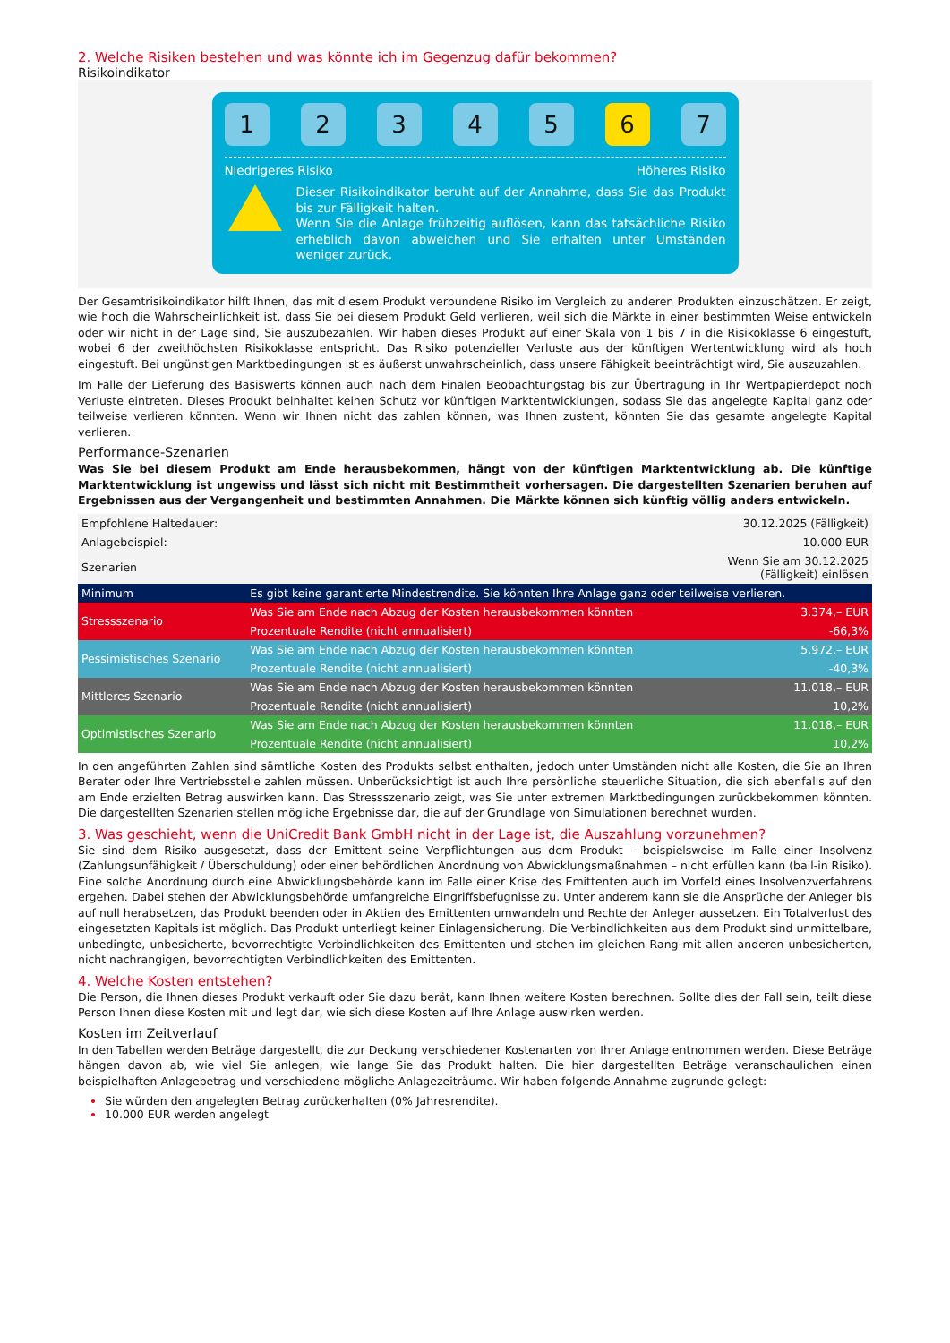2. Welche Risiken bestehen und was könnte ich im Gegenzug dafür bekommen?
Risikoindikator
1 2 3 4 5 6 7
Niedrigeres Risiko Höheres Risiko
Dieser Risikoindikator beruht auf der Annahme, dass Sie das Produkt bis zur Fälligkeit halten.
Wenn Sie die Anlage frühzeitig auflösen, kann das tatsächliche Risiko erheblich davon abweichen und Sie erhalten unter Umständen weniger zurück.
Der Gesamtrisikoindikator hilft Ihnen, das mit diesem Produkt verbundene Risiko im Vergleich zu anderen Produkten einzuschätzen. Er zeigt, wie hoch die Wahrscheinlichkeit ist, dass Sie bei diesem Produkt Geld verlieren, weil sich die Märkte in einer bestimmten Weise entwickeln oder wir nicht in der Lage sind, Sie auszubezahlen. Wir haben dieses Produkt auf einer Skala von 1 bis 7 in die Risikoklasse 6 eingestuft, wobei 6 der zweithöchsten Risikoklasse entspricht. Das Risiko potenzieller Verluste aus der künftigen Wertentwicklung wird als hoch eingestuft. Bei ungünstigen Marktbedingungen ist es äußerst unwahrscheinlich, dass unsere Fähigkeit beeinträchtigt wird, Sie auszuzahlen.
Im Falle der Lieferung des Basiswerts können auch nach dem Finalen Beobachtungstag bis zur Übertragung in Ihr Wertpapierdepot noch Verluste eintreten. Dieses Produkt beinhaltet keinen Schutz vor künftigen Marktentwicklungen, sodass Sie das angelegte Kapital ganz oder teilweise verlieren könnten. Wenn wir Ihnen nicht das zahlen können, was Ihnen zusteht, könnten Sie das gesamte angelegte Kapital verlieren.
Performance-Szenarien
Was Sie bei diesem Produkt am Ende herausbekommen, hängt von der künftigen Marktentwicklung ab. Die künftige Marktentwicklung ist ungewiss und lässt sich nicht mit Bestimmtheit vorhersagen. Die dargestellten Szenarien beruhen auf Ergebnissen aus der Vergangenheit und bestimmten Annahmen. Die Märkte können sich künftig völlig anders entwickeln.
| Empfohlene Haltedauer: | | 30.12.2025 (Fälligkeit) |
| Anlagebeispiel: | | 10.000 EUR |
| Szenarien | | Wenn Sie am 30.12.2025 (Fälligkeit) einlösen |
| Minimum | Es gibt keine garantierte Mindestrendite. Sie könnten Ihre Anlage ganz oder teilweise verlieren. | |
| Stressszenario | Was Sie am Ende nach Abzug der Kosten herausbekommen könnten | 3.374,– EUR |
| | Prozentuale Rendite (nicht annualisiert) | -66,3% |
| Pessimistisches Szenario | Was Sie am Ende nach Abzug der Kosten herausbekommen könnten | 5.972,– EUR |
| | Prozentuale Rendite (nicht annualisiert) | -40,3% |
| Mittleres Szenario | Was Sie am Ende nach Abzug der Kosten herausbekommen könnten | 11.018,– EUR |
| | Prozentuale Rendite (nicht annualisiert) | 10,2% |
| Optimistisches Szenario | Was Sie am Ende nach Abzug der Kosten herausbekommen könnten | 11.018,– EUR |
| | Prozentuale Rendite (nicht annualisiert) | 10,2% |
In den angeführten Zahlen sind sämtliche Kosten des Produkts selbst enthalten, jedoch unter Umständen nicht alle Kosten, die Sie an Ihren Berater oder Ihre Vertriebsstelle zahlen müssen. Unberücksichtigt ist auch Ihre persönliche steuerliche Situation, die sich ebenfalls auf den am Ende erzielten Betrag auswirken kann. Das Stressszenario zeigt, was Sie unter extremen Marktbedingungen zurückbekommen könnten. Die dargestellten Szenarien stellen mögliche Ergebnisse dar, die auf der Grundlage von Simulationen berechnet wurden.
3. Was geschieht, wenn die UniCredit Bank GmbH nicht in der Lage ist, die Auszahlung vorzunehmen?
Sie sind dem Risiko ausgesetzt, dass der Emittent seine Verpflichtungen aus dem Produkt – beispielsweise im Falle einer Insolvenz (Zahlungsunfähigkeit / Überschuldung) oder einer behördlichen Anordnung von Abwicklungsmaßnahmen – nicht erfüllen kann (bail-in Risiko). Eine solche Anordnung durch eine Abwicklungsbehörde kann im Falle einer Krise des Emittenten auch im Vorfeld eines Insolvenzverfahrens ergehen. Dabei stehen der Abwicklungsbehörde umfangreiche Eingriffsbefugnisse zu. Unter anderem kann sie die Ansprüche der Anleger bis auf null herabsetzen, das Produkt beenden oder in Aktien des Emittenten umwandeln und Rechte der Anleger aussetzen. Ein Totalverlust des eingesetzten Kapitals ist möglich. Das Produkt unterliegt keiner Einlagensicherung. Die Verbindlichkeiten aus dem Produkt sind unmittelbare, unbedingte, unbesicherte, bevorrechtigte Verbindlichkeiten des Emittenten und stehen im gleichen Rang mit allen anderen unbesicherten, nicht nachrangigen, bevorrechtigten Verbindlichkeiten des Emittenten.
4. Welche Kosten entstehen?
Die Person, die Ihnen dieses Produkt verkauft oder Sie dazu berät, kann Ihnen weitere Kosten berechnen. Sollte dies der Fall sein, teilt diese Person Ihnen diese Kosten mit und legt dar, wie sich diese Kosten auf Ihre Anlage auswirken werden.
Kosten im Zeitverlauf
In den Tabellen werden Beträge dargestellt, die zur Deckung verschiedener Kostenarten von Ihrer Anlage entnommen werden. Diese Beträge hängen davon ab, wie viel Sie anlegen, wie lange Sie das Produkt halten. Die hier dargestellten Beträge veranschaulichen einen beispielhaften Anlagebetrag und verschiedene mögliche Anlagezeiträume. Wir haben folgende Annahme zugrunde gelegt:
Sie würden den angelegten Betrag zurückerhalten (0% Jahresrendite).
10.000 EUR werden angelegt